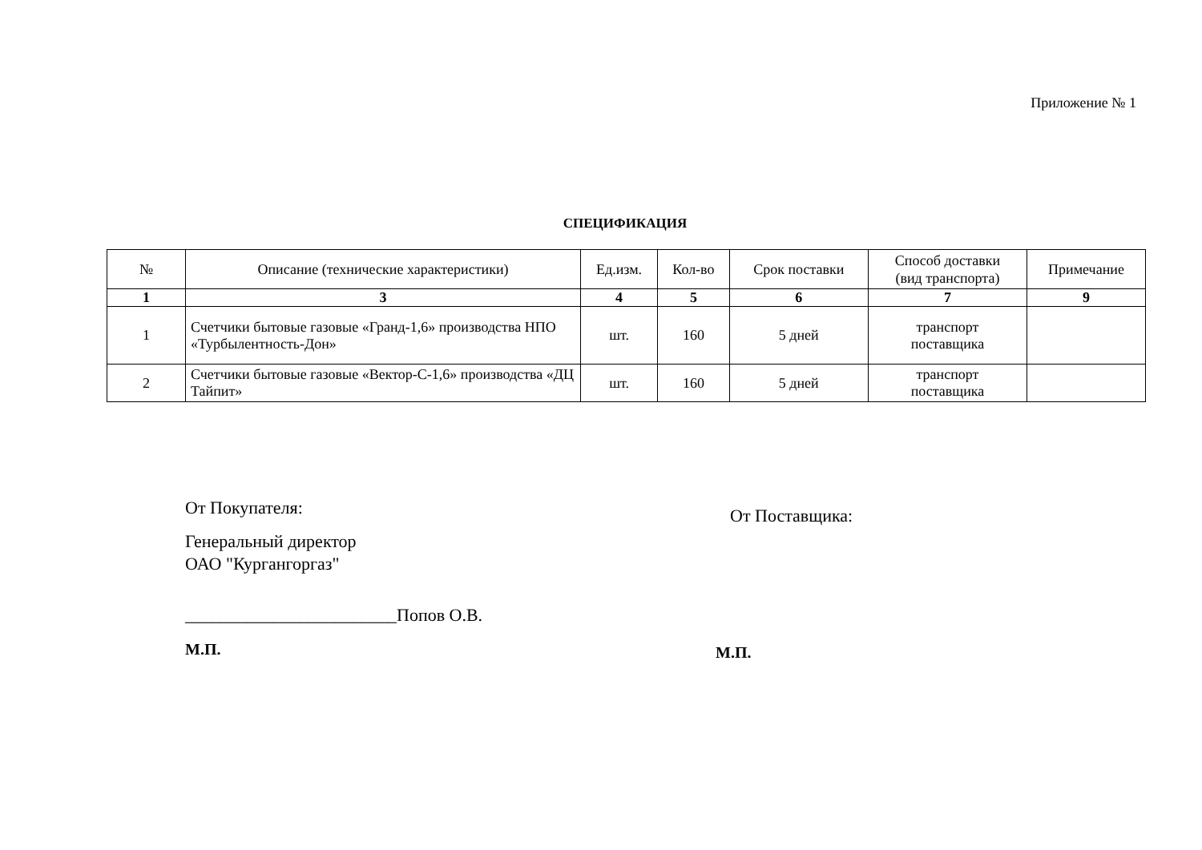Приложение № 1
СПЕЦИФИКАЦИЯ
| № | Описание (технические характеристики) | Ед.изм. | Кол-во | Срок поставки | Способ доставки (вид транспорта) | Примечание |
| --- | --- | --- | --- | --- | --- | --- |
| 1 | 3 | 4 | 5 | 6 | 7 | 9 |
| 1 | Счетчики бытовые газовые «Гранд-1,6» производства НПО «Турбылентность-Дон» | шт. | 160 | 5 дней | транспорт поставщика | |
| 2 | Счетчики бытовые газовые «Вектор-С-1,6» производства «ДЦ Тайпит» | шт. | 160 | 5 дней | транспорт поставщика | |
От Покупателя:
Генеральный директор
ОАО "Кургангоргаз"
________________________Попов О.В.
М.П.
От Поставщика:
М.П.